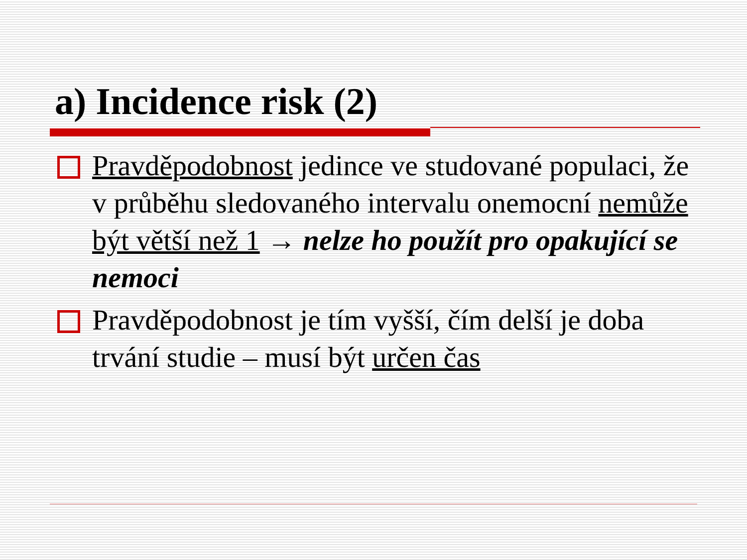a) Incidence risk (2)
Pravděpodobnost jedince ve studované populaci, že v průběhu sledovaného intervalu onemocní nemůže být větší než 1 → nelze ho použít pro opakující se nemoci
Pravděpodobnost je tím vyšší, čím delší je doba trvání studie – musí být určen čas